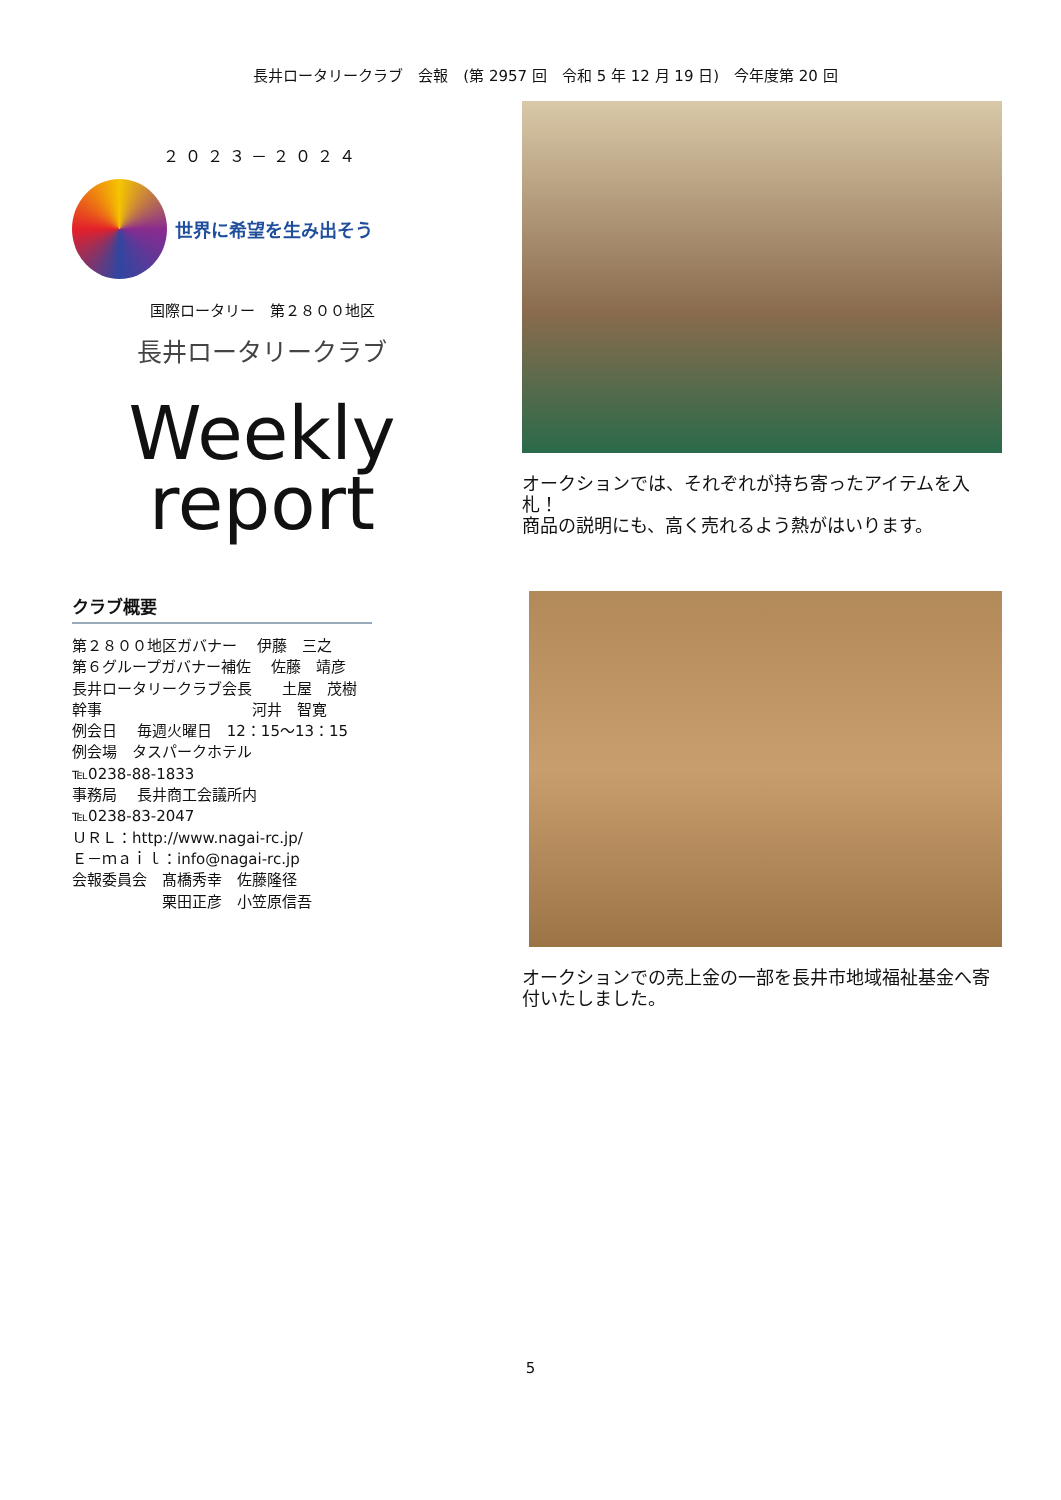長井ロータリークラブ　会報　(第 2957 回　令和 5 年 12 月 19 日)　今年度第 20 回
２０２３－２０２４
世界に希望を生み出そう
国際ロータリー　第２８００地区
長井ロータリークラブ
Weekly
report
クラブ概要
第２８００地区ガバナー　 伊藤　三之
第６グループガバナー補佐　 佐藤　靖彦
長井ロータリークラブ会長　　土屋　茂樹
幹事　　　　　　　　　　河井　智寛
例会日　 毎週火曜日　12：15～13：15
例会場　タスパークホテル
℡0238-88-1833
事務局　 長井商工会議所内
℡0238-83-2047
ＵＲＬ：http://www.nagai-rc.jp/
Ｅ－ｍａｉｌ：info@nagai-rc.jp
会報委員会　髙橋秀幸　佐藤隆径
　　　　　　栗田正彦　小笠原信吾
オークションでは、それぞれが持ち寄ったアイテムを入札！
商品の説明にも、高く売れるよう熱がはいります。
オークションでの売上金の一部を長井市地域福祉基金へ寄付いたしました。
5